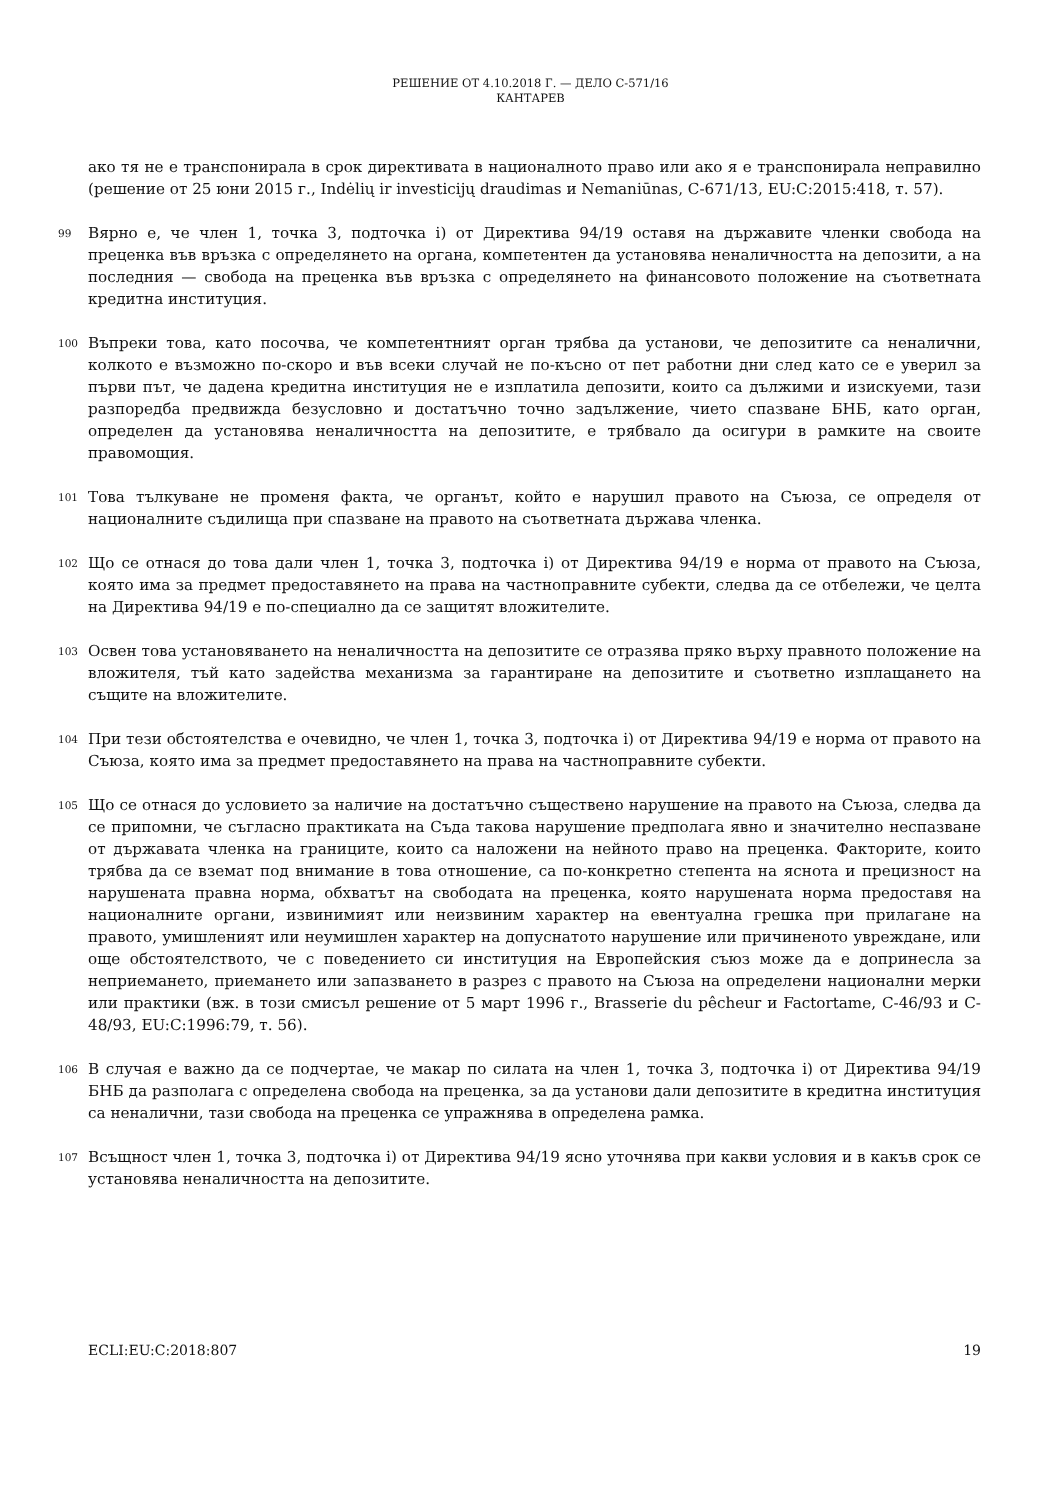РЕШЕНИЕ ОТ 4.10.2018 Г. — ДЕЛО C-571/16
КАНТАРЕВ
ако тя не е транспонирала в срок директивата в националното право или ако я е транспонирала неправилно (решение от 25 юни 2015 г., Indėlių ir investicijų draudimas и Nemaniūnas, C-671/13, EU:C:2015:418, т. 57).
99 Вярно е, че член 1, точка 3, подточка i) от Директива 94/19 оставя на държавите членки свобода на преценка във връзка с определянето на органа, компетентен да установява неналичността на депозити, а на последния — свобода на преценка във връзка с определянето на финансовото положение на съответната кредитна институция.
100 Въпреки това, като посочва, че компетентният орган трябва да установи, че депозитите са неналични, колкото е възможно по-скоро и във всеки случай не по-късно от пет работни дни след като се е уверил за първи път, че дадена кредитна институция не е изплатила депозити, които са дължими и изискуеми, тази разпоредба предвижда безусловно и достатъчно точно задължение, чието спазване БНБ, като орган, определен да установява неналичността на депозитите, е трябвало да осигури в рамките на своите правомощия.
101 Това тълкуване не променя факта, че органът, който е нарушил правото на Съюза, се определя от националните съдилища при спазване на правото на съответната държава членка.
102 Що се отнася до това дали член 1, точка 3, подточка i) от Директива 94/19 е норма от правото на Съюза, която има за предмет предоставянето на права на частноправните субекти, следва да се отбележи, че целта на Директива 94/19 е по-специално да се защитят вложителите.
103 Освен това установяването на неналичността на депозитите се отразява пряко върху правното положение на вложителя, тъй като задейства механизма за гарантиране на депозитите и съответно изплащането на същите на вложителите.
104 При тези обстоятелства е очевидно, че член 1, точка 3, подточка i) от Директива 94/19 е норма от правото на Съюза, която има за предмет предоставянето на права на частноправните субекти.
105 Що се отнася до условието за наличие на достатъчно съществено нарушение на правото на Съюза, следва да се припомни, че съгласно практиката на Съда такова нарушение предполага явно и значително неспазване от държавата членка на границите, които са наложени на нейното право на преценка. Факторите, които трябва да се вземат под внимание в това отношение, са по-конкретно степента на яснота и прецизност на нарушената правна норма, обхватът на свободата на преценка, която нарушената норма предоставя на националните органи, извинимият или неизвиним характер на евентуална грешка при прилагане на правото, умишленият или неумишлен характер на допуснатото нарушение или причиненото увреждане, или още обстоятелството, че с поведението си институция на Европейския съюз може да е допринесла за неприемането, приемането или запазването в разрез с правото на Съюза на определени национални мерки или практики (вж. в този смисъл решение от 5 март 1996 г., Brasserie du pêcheur и Factortame, C-46/93 и C-48/93, EU:C:1996:79, т. 56).
106 В случая е важно да се подчертае, че макар по силата на член 1, точка 3, подточка i) от Директива 94/19 БНБ да разполага с определена свобода на преценка, за да установи дали депозитите в кредитна институция са неналични, тази свобода на преценка се упражнява в определена рамка.
107 Всъщност член 1, точка 3, подточка i) от Директива 94/19 ясно уточнява при какви условия и в какъв срок се установява неналичността на депозитите.
ECLI:EU:C:2018:807 19